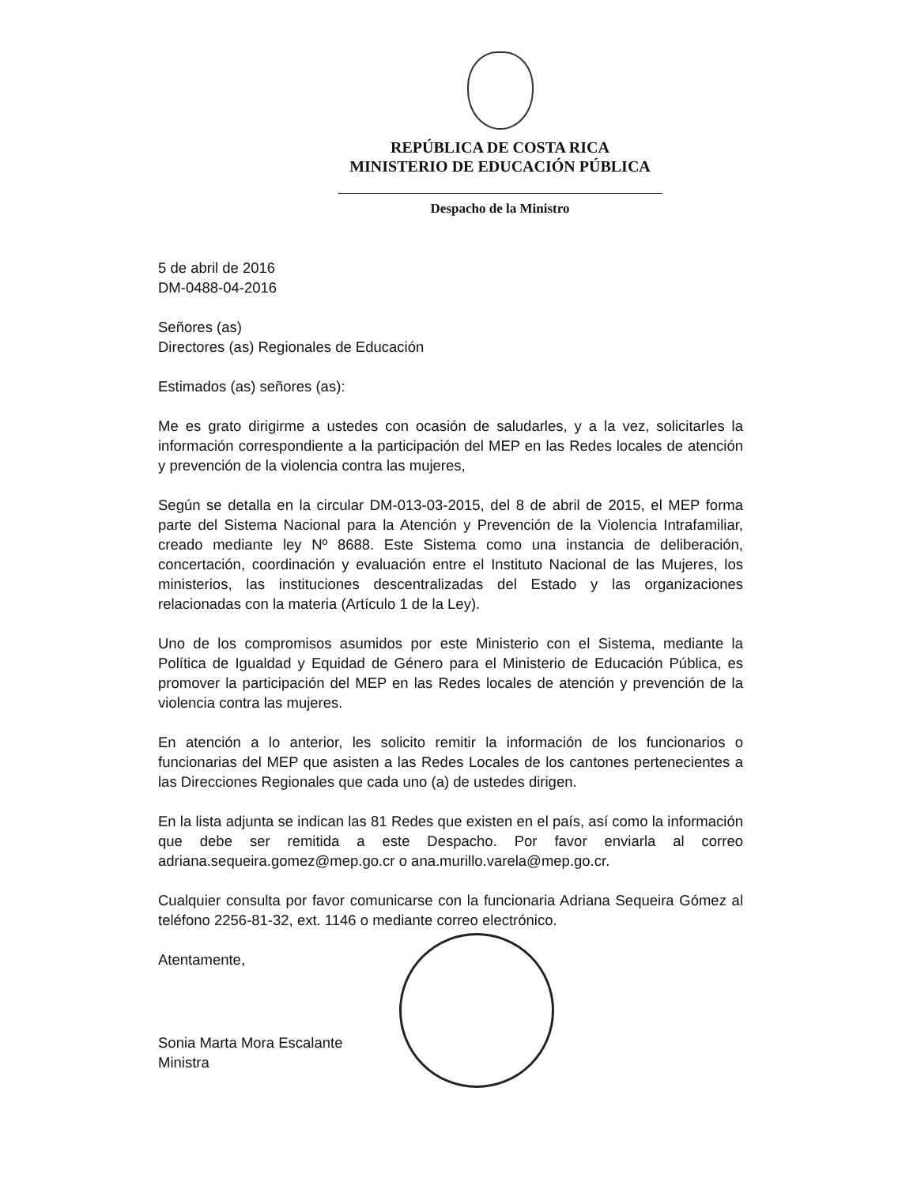REPÚBLICA DE COSTA RICA
MINISTERIO DE EDUCACIÓN PÚBLICA
Despacho de la Ministro
5 de abril de 2016
DM-0488-04-2016
Señores (as)
Directores (as) Regionales de Educación
Estimados (as) señores (as):
Me es grato dirigirme a ustedes con ocasión de saludarles, y a la vez, solicitarles la información correspondiente a la participación del MEP en las Redes locales de atención y prevención de la violencia contra las mujeres,
Según se detalla en la circular DM-013-03-2015, del 8 de abril de 2015, el MEP forma parte del Sistema Nacional para la Atención y Prevención de la Violencia Intrafamiliar, creado mediante ley Nº 8688. Este Sistema como una instancia de deliberación, concertación, coordinación y evaluación entre el Instituto Nacional de las Mujeres, los ministerios, las instituciones descentralizadas del Estado y las organizaciones relacionadas con la materia (Artículo 1 de la Ley).
Uno de los compromisos asumidos por este Ministerio con el Sistema, mediante la Política de Igualdad y Equidad de Género para el Ministerio de Educación Pública, es promover la participación del MEP en las Redes locales de atención y prevención de la violencia contra las mujeres.
En atención a lo anterior, les solicito remitir la información de los funcionarios o funcionarias del MEP que asisten a las Redes Locales de los cantones pertenecientes a las Direcciones Regionales que cada uno (a) de ustedes dirigen.
En la lista adjunta se indican las 81 Redes que existen en el país, así como la información que debe ser remitida a este Despacho. Por favor enviarla al correo adriana.sequeira.gomez@mep.go.cr o ana.murillo.varela@mep.go.cr.
Cualquier consulta por favor comunicarse con la funcionaria Adriana Sequeira Gómez al teléfono 2256-81-32, ext. 1146 o mediante correo electrónico.
Atentamente,
Sonia Marta Mora Escalante
Ministra